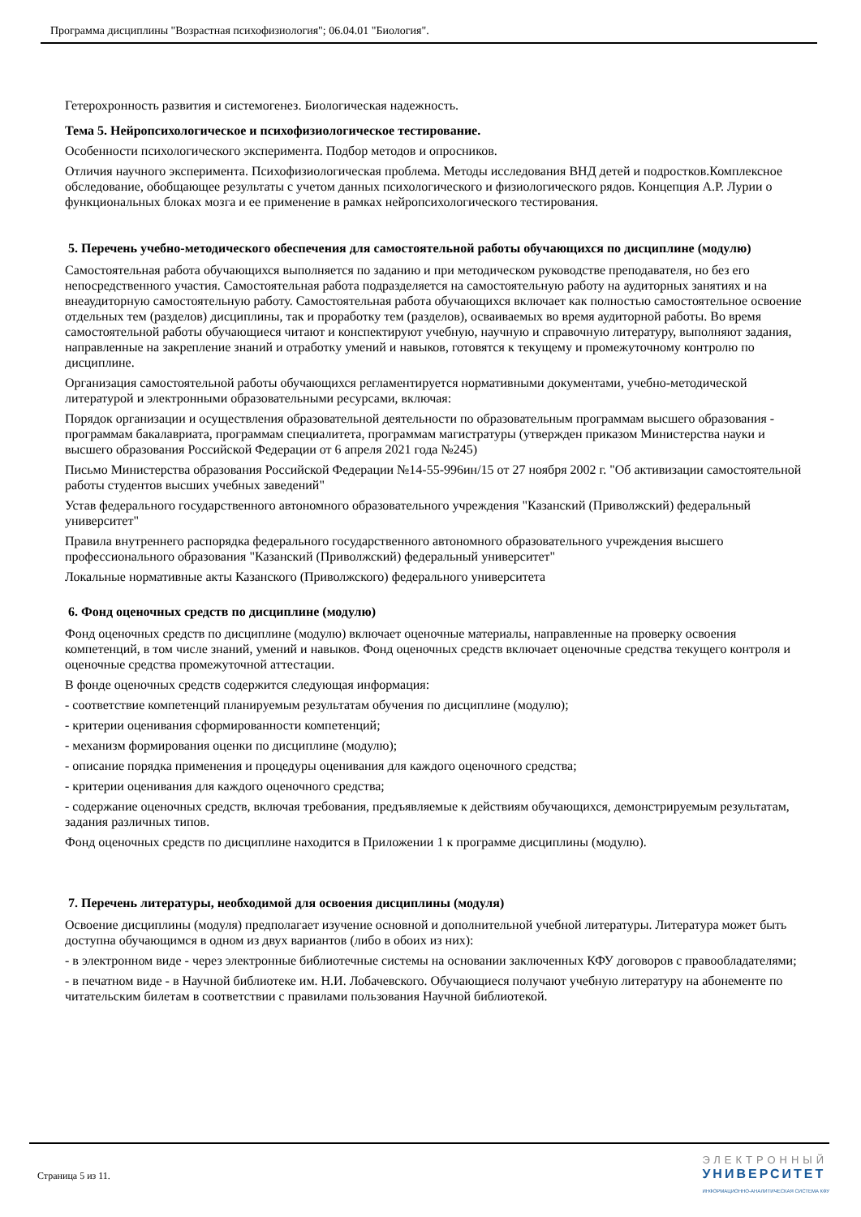Программа дисциплины "Возрастная психофизиология"; 06.04.01 "Биология".
Гетерохронность развития и системогенез. Биологическая надежность.
Тема 5. Нейропсихологическое и психофизиологическое тестирование.
Особенности психологического эксперимента. Подбор методов и опросников.
Отличия научного эксперимента. Психофизиологическая проблема. Методы исследования ВНД детей и подростков.Комплексное обследование, обобщающее результаты с учетом данных психологического и физиологического рядов. Концепция А.Р. Лурии о функциональных блоках мозга и ее применение в рамках нейропсихологического тестирования.
5. Перечень учебно-методического обеспечения для самостоятельной работы обучающихся по дисциплине (модулю)
Самостоятельная работа обучающихся выполняется по заданию и при методическом руководстве преподавателя, но без его непосредственного участия. Самостоятельная работа подразделяется на самостоятельную работу на аудиторных занятиях и на внеаудиторную самостоятельную работу. Самостоятельная работа обучающихся включает как полностью самостоятельное освоение отдельных тем (разделов) дисциплины, так и проработку тем (разделов), осваиваемых во время аудиторной работы. Во время самостоятельной работы обучающиеся читают и конспектируют учебную, научную и справочную литературу, выполняют задания, направленные на закрепление знаний и отработку умений и навыков, готовятся к текущему и промежуточному контролю по дисциплине.
Организация самостоятельной работы обучающихся регламентируется нормативными документами, учебно-методической литературой и электронными образовательными ресурсами, включая:
Порядок организации и осуществления образовательной деятельности по образовательным программам высшего образования - программам бакалавриата, программам специалитета, программам магистратуры (утвержден приказом Министерства науки и высшего образования Российской Федерации от 6 апреля 2021 года №245)
Письмо Министерства образования Российской Федерации №14-55-996ин/15 от 27 ноября 2002 г. "Об активизации самостоятельной работы студентов высших учебных заведений"
Устав федерального государственного автономного образовательного учреждения "Казанский (Приволжский) федеральный университет"
Правила внутреннего распорядка федерального государственного автономного образовательного учреждения высшего профессионального образования "Казанский (Приволжский) федеральный университет"
Локальные нормативные акты Казанского (Приволжского) федерального университета
6. Фонд оценочных средств по дисциплине (модулю)
Фонд оценочных средств по дисциплине (модулю) включает оценочные материалы, направленные на проверку освоения компетенций, в том числе знаний, умений и навыков. Фонд оценочных средств включает оценочные средства текущего контроля и оценочные средства промежуточной аттестации.
В фонде оценочных средств содержится следующая информация:
- соответствие компетенций планируемым результатам обучения по дисциплине (модулю);
- критерии оценивания сформированности компетенций;
- механизм формирования оценки по дисциплине (модулю);
- описание порядка применения и процедуры оценивания для каждого оценочного средства;
- критерии оценивания для каждого оценочного средства;
- содержание оценочных средств, включая требования, предъявляемые к действиям обучающихся, демонстрируемым результатам, задания различных типов.
Фонд оценочных средств по дисциплине находится в Приложении 1 к программе дисциплины (модулю).
7. Перечень литературы, необходимой для освоения дисциплины (модуля)
Освоение дисциплины (модуля) предполагает изучение основной и дополнительной учебной литературы. Литература может быть доступна обучающимся в одном из двух вариантов (либо в обоих из них):
- в электронном виде - через электронные библиотечные системы на основании заключенных КФУ договоров с правообладателями;
- в печатном виде - в Научной библиотеке им. Н.И. Лобачевского. Обучающиеся получают учебную литературу на абонементе по читательским билетам в соответствии с правилами пользования Научной библиотекой.
Страница 5 из 11.
ЭЛЕКТРОННЫЙ
УНИВЕРСИТЕТ
ИНФОРМАЦИОННО-АНАЛИТИЧЕСКАЯ СИСТЕМА КФУ